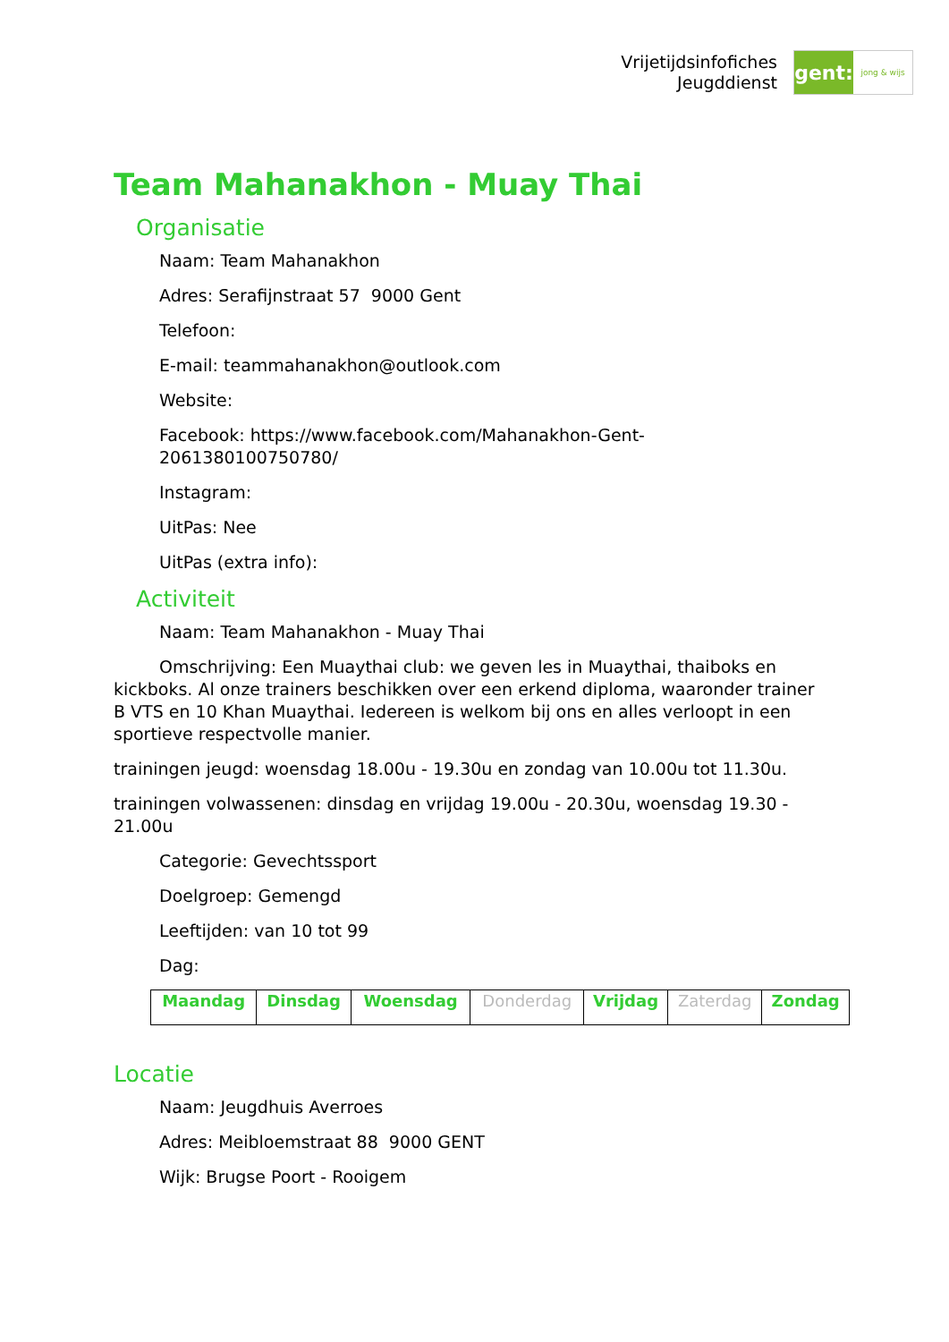Vrijetijdsinfofiches
Jeugddienst
gent:
jong & wijs
Team Mahanakhon - Muay Thai
Organisatie
Naam: Team Mahanakhon
Adres: Serafijnstraat 57 9000 Gent
Telefoon:
E-mail: teammahanakhon@outlook.com
Website:
Facebook: https://www.facebook.com/Mahanakhon-Gent-
206138010075078​0/
Instagram:
UitPas: Nee
UitPas (extra info):
Activiteit
Naam: Team Mahanakhon - Muay Thai
Omschrijving: Een Muaythai club: we geven les in Muaythai, thaiboks en kickboks. Al onze trainers beschikken over een erkend diploma, waaronder trainer B VTS en 10 Khan Muaythai. Iedereen is welkom bij ons en alles verloopt in een sportieve respectvolle manier.
trainingen jeugd: woensdag 18.00u - 19.30u en zondag van 10.00u tot 11.30u.
trainingen volwassenen: dinsdag en vrijdag 19.00u - 20.30u, woensdag 19.30 - 21.00u
Categorie: Gevechtssport
Doelgroep: Gemengd
Leeftijden: van 10 tot 99
Dag:
| Maandag | Dinsdag | Woensdag | Donderdag | Vrijdag | Zaterdag | Zondag |
Locatie
Naam: Jeugdhuis Averroes
Adres: Meibloemstraat 88 9000 GENT
Wijk: Brugse Poort - Rooigem